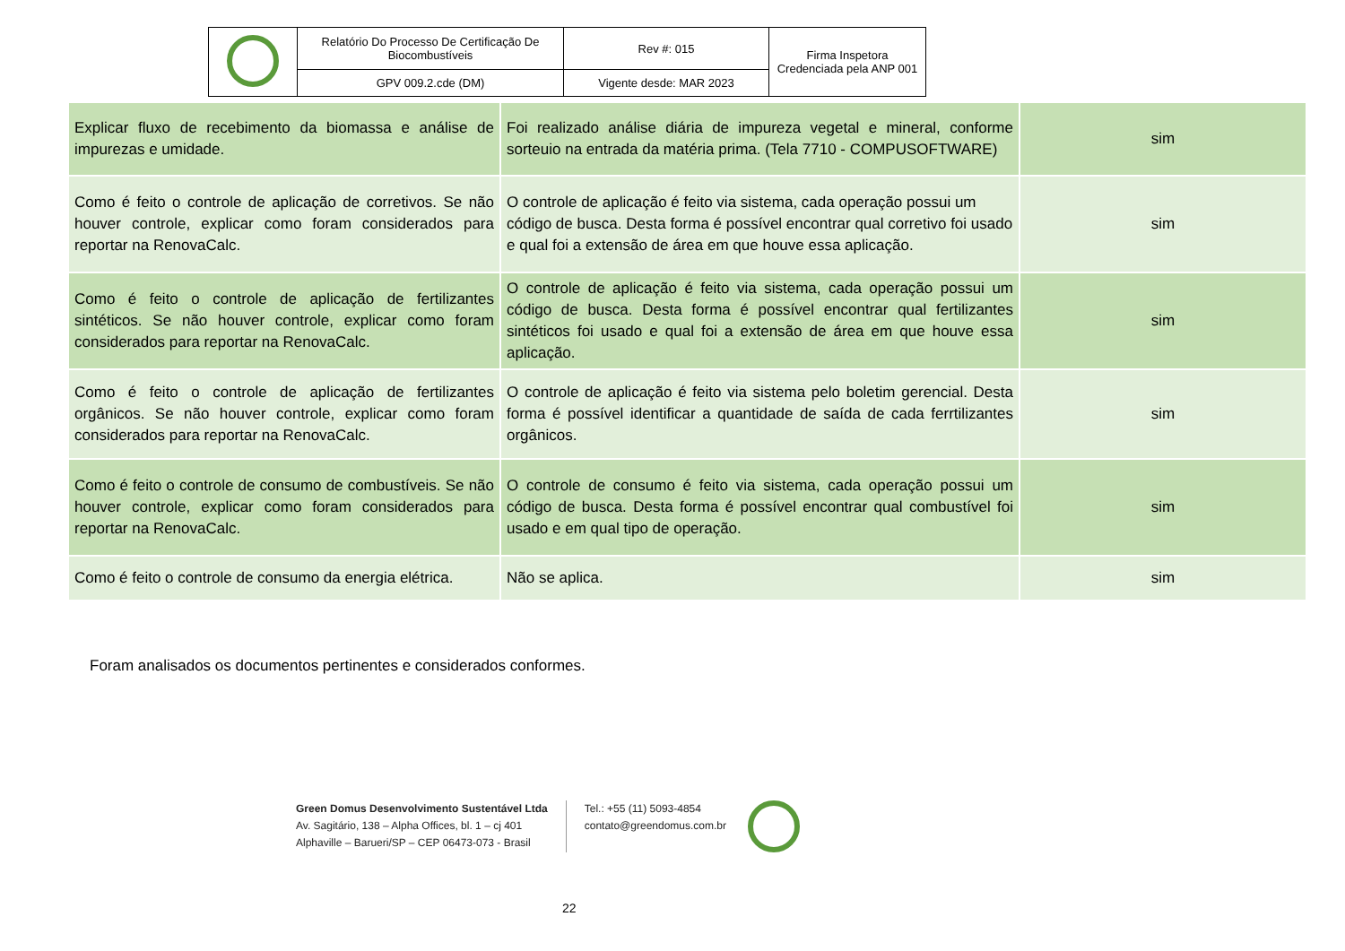| | Relatório Do Processo De Certificação De Biocombustíveis | Rev #: 015 | Firma Inspetora Credenciada pela ANP 001 |
| | GPV 009.2.cde (DM) | Vigente desde: MAR 2023 | |
| Explicar fluxo de recebimento da biomassa e análise de impurezas e umidade. | Foi realizado análise diária de impureza vegetal e mineral, conforme sorteuio na entrada da matéria prima. (Tela 7710 - COMPUSOFTWARE) | sim |
| Como é feito o controle de aplicação de corretivos. Se não houver controle, explicar como foram considerados para reportar na RenovaCalc. | O controle de aplicação é feito via sistema, cada operação possui um código de busca. Desta forma é possível encontrar qual corretivo foi usado e qual foi a extensão de área em que houve essa aplicação. | sim |
| Como é feito o controle de aplicação de fertilizantes sintéticos. Se não houver controle, explicar como foram considerados para reportar na RenovaCalc. | O controle de aplicação é feito via sistema, cada operação possui um código de busca. Desta forma é possível encontrar qual fertilizantes sintéticos foi usado e qual foi a extensão de área em que houve essa aplicação. | sim |
| Como é feito o controle de aplicação de fertilizantes orgânicos. Se não houver controle, explicar como foram considerados para reportar na RenovaCalc. | O controle de aplicação é feito via sistema pelo boletim gerencial. Desta forma é possível identificar a quantidade de saída de cada ferrtilizantes orgânicos. | sim |
| Como é feito o controle de consumo de combustíveis. Se não houver controle, explicar como foram considerados para reportar na RenovaCalc. | O controle de consumo é feito via sistema, cada operação possui um código de busca. Desta forma é possível encontrar qual combustível foi usado e em qual tipo de operação. | sim |
| Como é feito o controle de consumo da energia elétrica. | Não se aplica. | sim |
Foram analisados os documentos pertinentes e considerados conformes.
Green Domus Desenvolvimento Sustentável Ltda
Av. Sagitário, 138 – Alpha Offices, bl. 1 – cj 401
Alphaville – Barueri/SP – CEP 06473-073 - Brasil
Tel.: +55 (11) 5093-4854
contato@greendomus.com.br
22